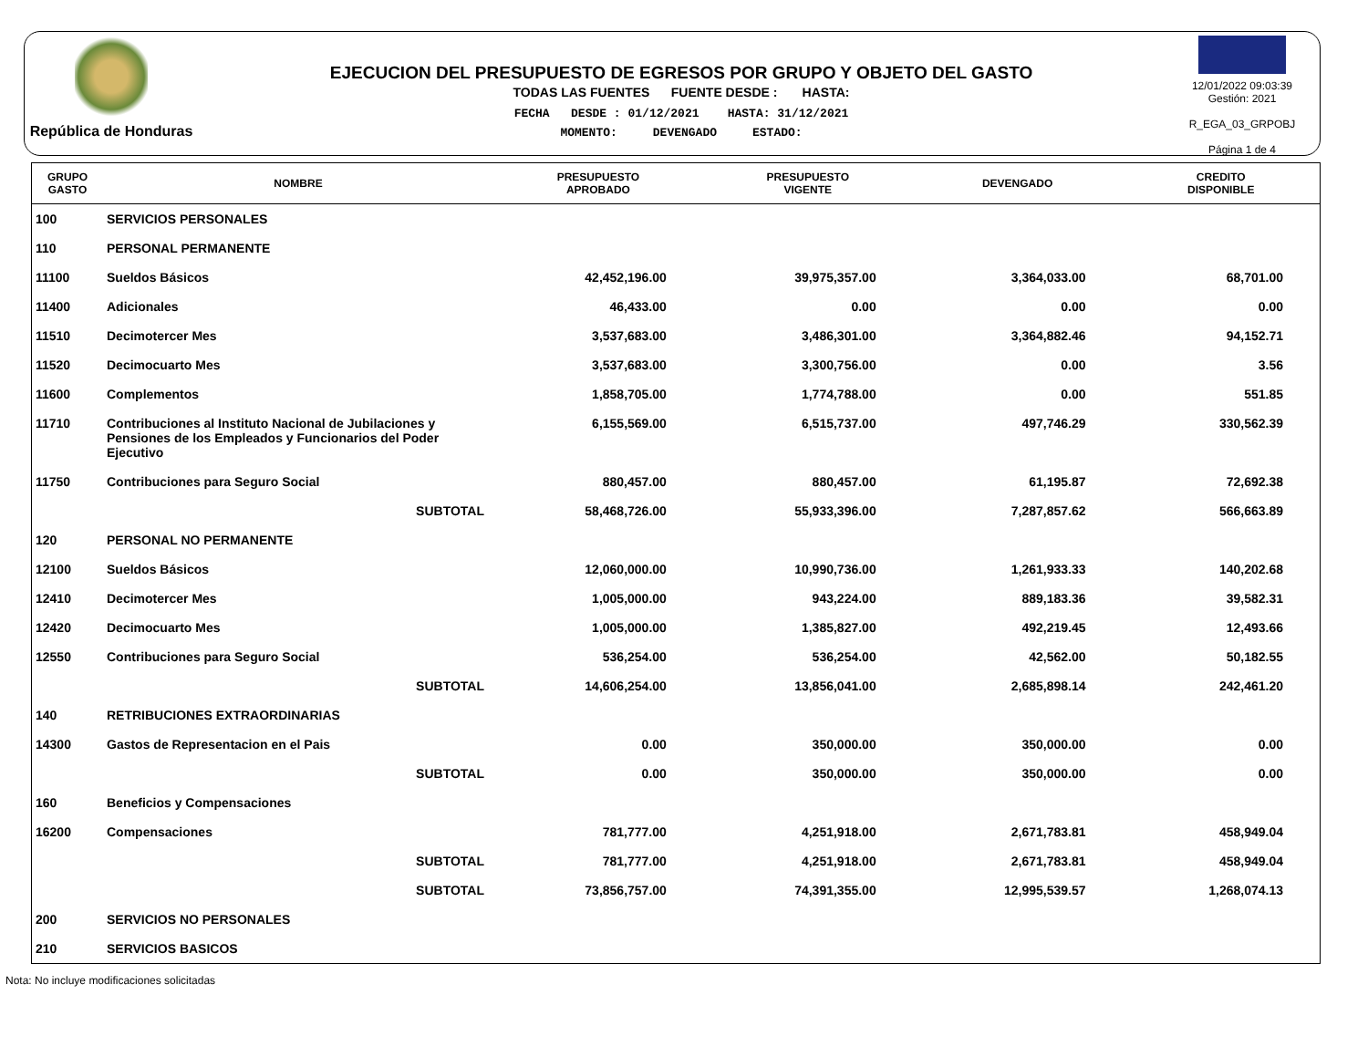República de Honduras
EJECUCION DEL PRESUPUESTO DE EGRESOS POR GRUPO Y OBJETO DEL GASTO
TODAS LAS FUENTES FUENTE DESDE : HASTA:
FECHA DESDE : 01/12/2021 HASTA: 31/12/2021
MOMENTO: DEVENGADO ESTADO:
12/01/2022 09:03:39
Gestión: 2021
R_EGA_03_GRPOBJ
Página 1 de 4
| GRUPO GASTO | NOMBRE | PRESUPUESTO APROBADO | PRESUPUESTO VIGENTE | DEVENGADO | CREDITO DISPONIBLE |
| --- | --- | --- | --- | --- | --- |
| 100 | SERVICIOS PERSONALES | | | | |
| 110 | PERSONAL PERMANENTE | | | | |
| 11100 | Sueldos Básicos | 42,452,196.00 | 39,975,357.00 | 3,364,033.00 | 68,701.00 |
| 11400 | Adicionales | 46,433.00 | 0.00 | 0.00 | 0.00 |
| 11510 | Decimotercer Mes | 3,537,683.00 | 3,486,301.00 | 3,364,882.46 | 94,152.71 |
| 11520 | Decimocuarto Mes | 3,537,683.00 | 3,300,756.00 | 0.00 | 3.56 |
| 11600 | Complementos | 1,858,705.00 | 1,774,788.00 | 0.00 | 551.85 |
| 11710 | Contribuciones al Instituto Nacional de Jubilaciones y Pensiones de los Empleados y Funcionarios del Poder Ejecutivo | 6,155,569.00 | 6,515,737.00 | 497,746.29 | 330,562.39 |
| 11750 | Contribuciones para Seguro Social | 880,457.00 | 880,457.00 | 61,195.87 | 72,692.38 |
| | SUBTOTAL | 58,468,726.00 | 55,933,396.00 | 7,287,857.62 | 566,663.89 |
| 120 | PERSONAL NO PERMANENTE | | | | |
| 12100 | Sueldos Básicos | 12,060,000.00 | 10,990,736.00 | 1,261,933.33 | 140,202.68 |
| 12410 | Decimotercer Mes | 1,005,000.00 | 943,224.00 | 889,183.36 | 39,582.31 |
| 12420 | Decimocuarto Mes | 1,005,000.00 | 1,385,827.00 | 492,219.45 | 12,493.66 |
| 12550 | Contribuciones para Seguro Social | 536,254.00 | 536,254.00 | 42,562.00 | 50,182.55 |
| | SUBTOTAL | 14,606,254.00 | 13,856,041.00 | 2,685,898.14 | 242,461.20 |
| 140 | RETRIBUCIONES EXTRAORDINARIAS | | | | |
| 14300 | Gastos de Representacion en el Pais | 0.00 | 350,000.00 | 350,000.00 | 0.00 |
| | SUBTOTAL | 0.00 | 350,000.00 | 350,000.00 | 0.00 |
| 160 | Beneficios y Compensaciones | | | | |
| 16200 | Compensaciones | 781,777.00 | 4,251,918.00 | 2,671,783.81 | 458,949.04 |
| | SUBTOTAL | 781,777.00 | 4,251,918.00 | 2,671,783.81 | 458,949.04 |
| | SUBTOTAL | 73,856,757.00 | 74,391,355.00 | 12,995,539.57 | 1,268,074.13 |
| 200 | SERVICIOS NO PERSONALES | | | | |
| 210 | SERVICIOS BASICOS | | | | |
Nota: No incluye modificaciones solicitadas